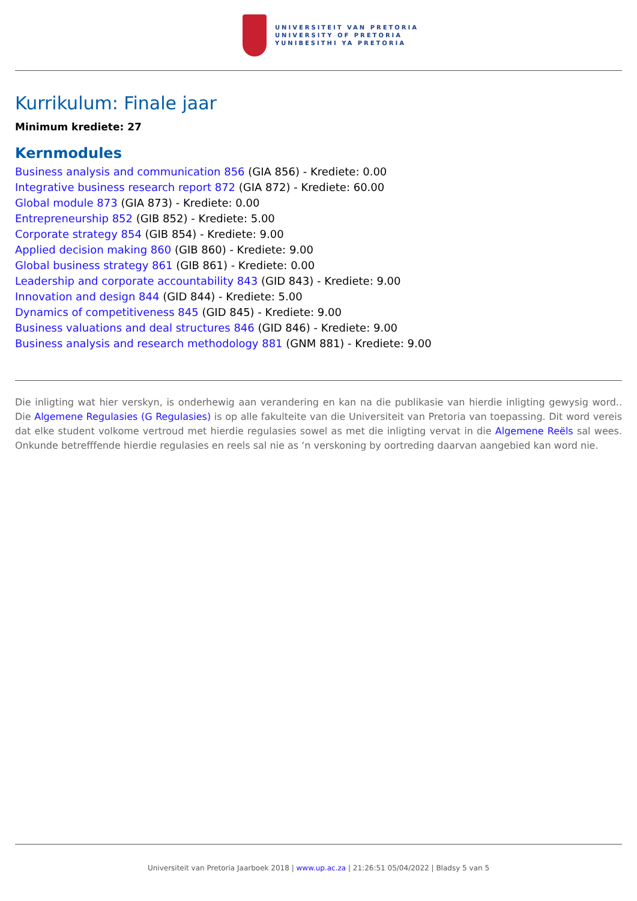UNIVERSITEIT VAN PRETORIA
UNIVERSITY OF PRETORIA
YUNIBESITHI YA PRETORIA
Kurrikulum: Finale jaar
Minimum krediete: 27
Kernmodules
Business analysis and communication 856 (GIA 856) - Krediete: 0.00
Integrative business research report 872 (GIA 872) - Krediete: 60.00
Global module 873 (GIA 873) - Krediete: 0.00
Entrepreneurship 852 (GIB 852) - Krediete: 5.00
Corporate strategy 854 (GIB 854) - Krediete: 9.00
Applied decision making 860 (GIB 860) - Krediete: 9.00
Global business strategy 861 (GIB 861) - Krediete: 0.00
Leadership and corporate accountability 843 (GID 843) - Krediete: 9.00
Innovation and design 844 (GID 844) - Krediete: 5.00
Dynamics of competitiveness 845 (GID 845) - Krediete: 9.00
Business valuations and deal structures 846 (GID 846) - Krediete: 9.00
Business analysis and research methodology 881 (GNM 881) - Krediete: 9.00
Die inligting wat hier verskyn, is onderhewig aan verandering en kan na die publikasie van hierdie inligting gewysig word.. Die Algemene Regulasies (G Regulasies) is op alle fakulteite van die Universiteit van Pretoria van toepassing. Dit word vereis dat elke student volkome vertroud met hierdie regulasies sowel as met die inligting vervat in die Algemene Reëls sal wees. Onkunde betrefffende hierdie regulasies en reels sal nie as ‘n verskoning by oortreding daarvan aangebied kan word nie.
Universiteit van Pretoria Jaarboek 2018 | www.up.ac.za | 21:26:51 05/04/2022 | Bladsy 5 van 5